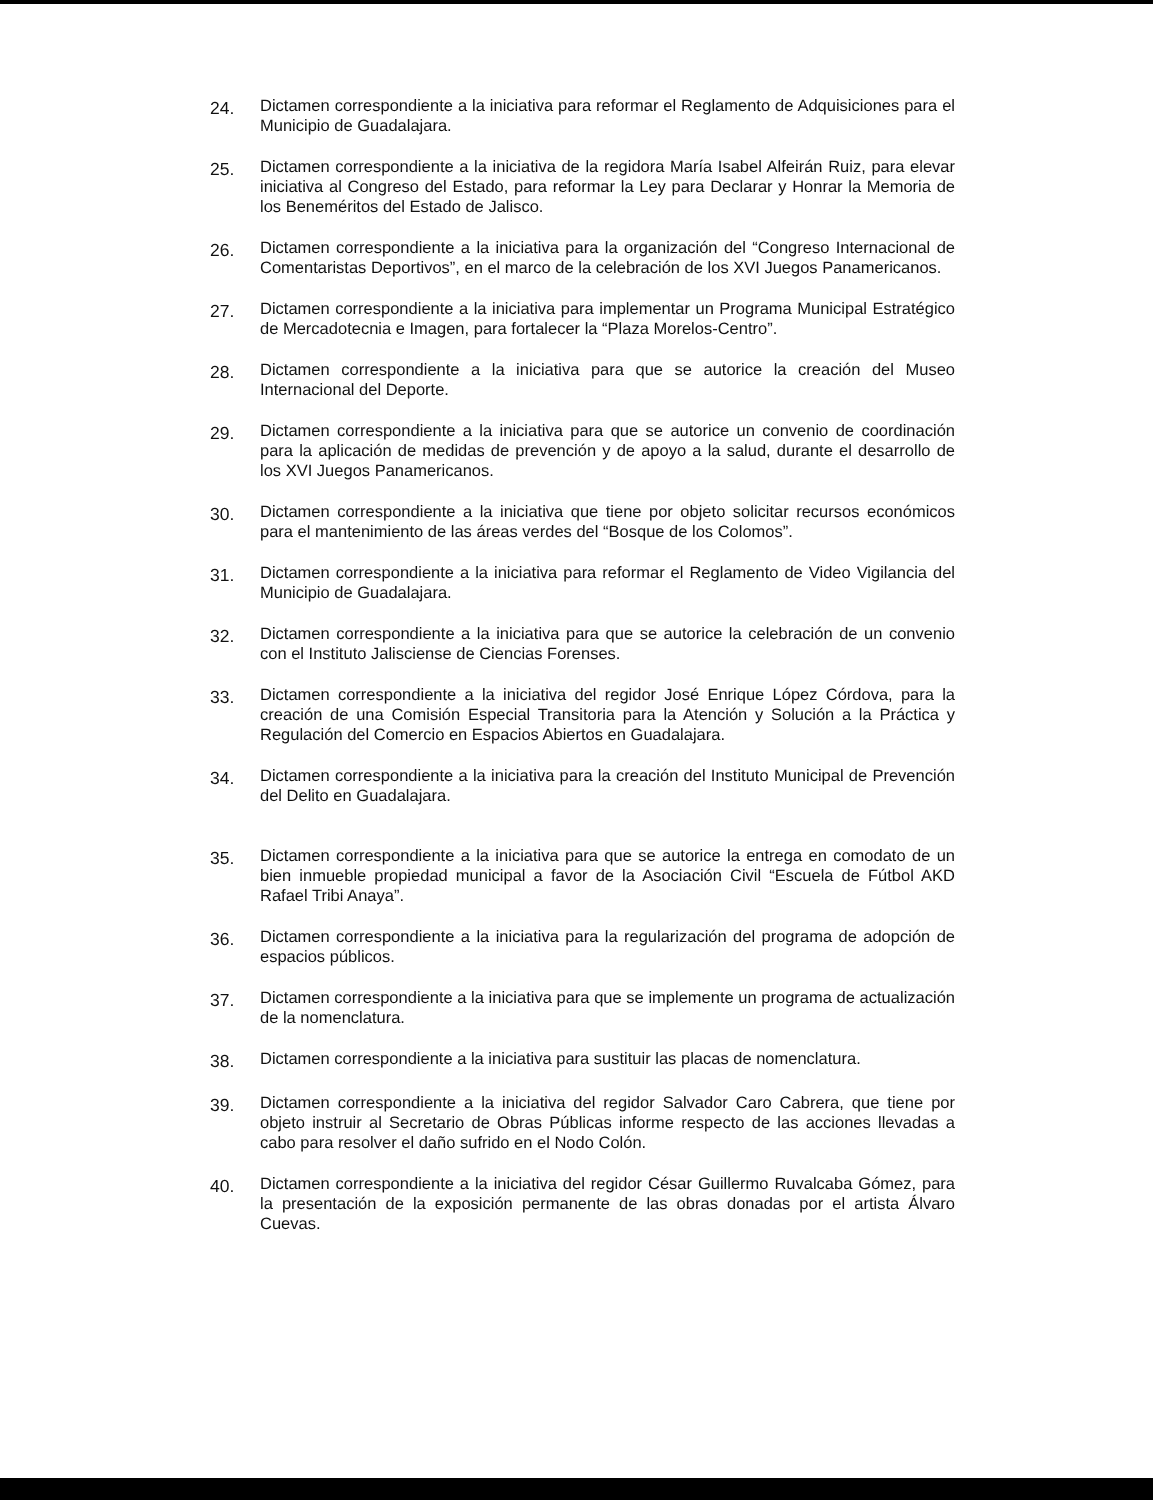24.
Dictamen correspondiente a la iniciativa para reformar el Reglamento de Adquisiciones para el Municipio de Guadalajara.
25.
Dictamen correspondiente a la iniciativa de la regidora María Isabel Alfeirán Ruiz, para elevar iniciativa al Congreso del Estado, para reformar la Ley para Declarar y Honrar la Memoria de los Beneméritos del Estado de Jalisco.
26.
Dictamen correspondiente a la iniciativa para la organización del “Congreso Internacional de Comentaristas Deportivos”, en el marco de la celebración de los XVI Juegos Panamericanos.
27.
Dictamen correspondiente a la iniciativa para implementar un Programa Municipal Estratégico de Mercadotecnia e Imagen, para fortalecer la “Plaza Morelos-Centro”.
28.
Dictamen correspondiente a la iniciativa para que se autorice la creación del Museo Internacional del Deporte.
29.
Dictamen correspondiente a la iniciativa para que se autorice un convenio de coordinación para la aplicación de medidas de prevención y de apoyo a la salud, durante el desarrollo de los XVI Juegos Panamericanos.
30.
Dictamen correspondiente a la iniciativa que tiene por objeto solicitar recursos económicos para el mantenimiento de las áreas verdes del “Bosque de los Colomos”.
31.
Dictamen correspondiente a la iniciativa para reformar el Reglamento de Video Vigilancia del Municipio de Guadalajara.
32.
Dictamen correspondiente a la iniciativa para que se autorice la celebración de un convenio con el Instituto Jalisciense de Ciencias Forenses.
33.
Dictamen correspondiente a la iniciativa del regidor José Enrique López Córdova, para la creación de una Comisión Especial Transitoria para la Atención y Solución a la Práctica y Regulación del Comercio en Espacios Abiertos en Guadalajara.
34.
Dictamen correspondiente a la iniciativa para la creación del Instituto Municipal de Prevención del Delito en Guadalajara.
35.
Dictamen correspondiente a la iniciativa para que se autorice la entrega en comodato de un bien inmueble propiedad municipal a favor de la Asociación Civil “Escuela de Fútbol AKD Rafael Tribi Anaya”.
36.
Dictamen correspondiente a la iniciativa para la regularización del programa de adopción de espacios públicos.
37.
Dictamen correspondiente a la iniciativa para que se implemente un programa de actualización de la nomenclatura.
38.
Dictamen correspondiente a la iniciativa para sustituir las placas de nomenclatura.
39.
Dictamen correspondiente a la iniciativa del regidor Salvador Caro Cabrera, que tiene por objeto instruir al Secretario de Obras Públicas informe respecto de las acciones llevadas a cabo para resolver el daño sufrido en el Nodo Colón.
40.
Dictamen correspondiente a la iniciativa del regidor César Guillermo Ruvalcaba Gómez, para la presentación de la exposición permanente de las obras donadas por el artista Álvaro Cuevas.